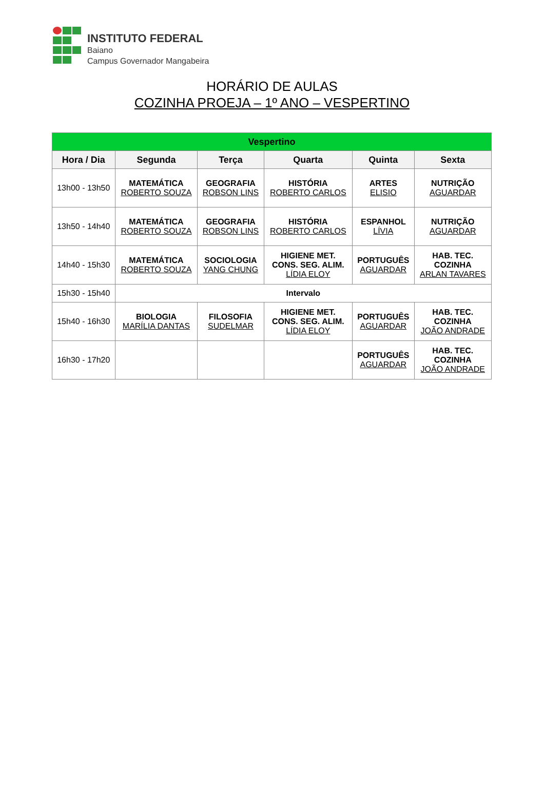INSTITUTO FEDERAL
Baiano
Campus Governador Mangabeira
HORÁRIO DE AULAS
COZINHA PROEJA – 1º ANO – VESPERTINO
| Vespertino | | | | | |
| Hora / Dia | Segunda | Terça | Quarta | Quinta | Sexta |
| 13h00 - 13h50 | MATEMÁTICA ROBERTO SOUZA | GEOGRAFIA ROBSON LINS | HISTÓRIA ROBERTO CARLOS | ARTES ELISIO | NUTRIÇÃO AGUARDAR |
| 13h50 - 14h40 | MATEMÁTICA ROBERTO SOUZA | GEOGRAFIA ROBSON LINS | HISTÓRIA ROBERTO CARLOS | ESPANHOL LÍVIA | NUTRIÇÃO AGUARDAR |
| 14h40 - 15h30 | MATEMÁTICA ROBERTO SOUZA | SOCIOLOGIA YANG CHUNG | HIGIENE MET. CONS. SEG. ALIM. LÍDIA ELOY | PORTUGUÊS AGUARDAR | HAB. TEC. COZINHA ARLAN TAVARES |
| 15h30 - 15h40 | Intervalo | | | | |
| 15h40 - 16h30 | BIOLOGIA MARÍLIA DANTAS | FILOSOFIA SUDELMAR | HIGIENE MET. CONS. SEG. ALIM. LÍDIA ELOY | PORTUGUÊS AGUARDAR | HAB. TEC. COZINHA JOÃO ANDRADE |
| 16h30 - 17h20 | | | | PORTUGUÊS AGUARDAR | HAB. TEC. COZINHA JOÃO ANDRADE |